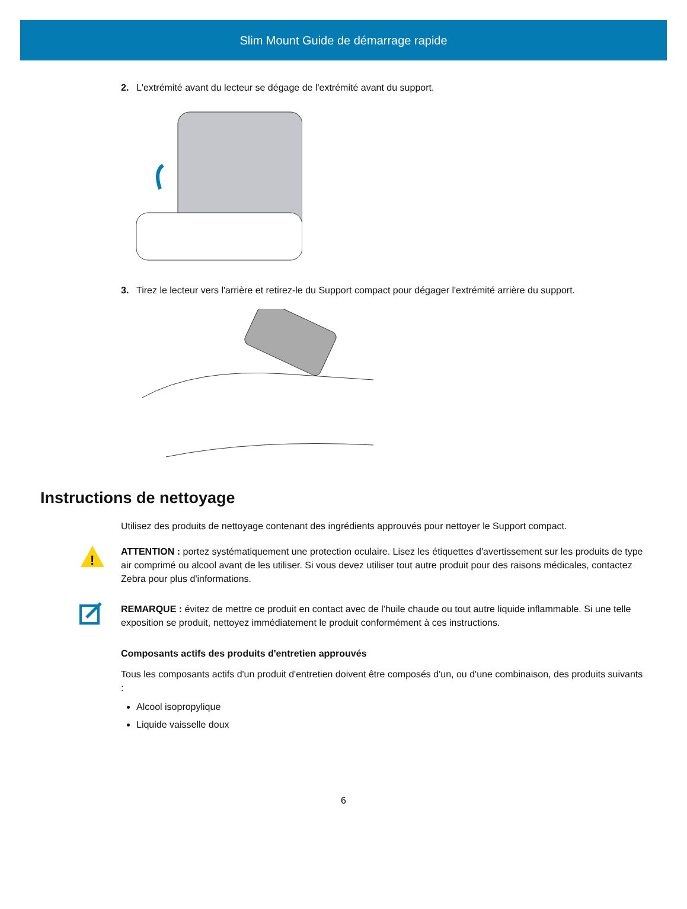Slim Mount Guide de démarrage rapide
2. L'extrémité avant du lecteur se dégage de l'extrémité avant du support.
3. Tirez le lecteur vers l'arrière et retirez-le du Support compact pour dégager l'extrémité arrière du support.
Instructions de nettoyage
Utilisez des produits de nettoyage contenant des ingrédients approuvés pour nettoyer le Support compact.
!
ATTENTION : portez systématiquement une protection oculaire. Lisez les étiquettes d'avertissement sur les produits de type air comprimé ou alcool avant de les utiliser. Si vous devez utiliser tout autre produit pour des raisons médicales, contactez Zebra pour plus d'informations.
REMARQUE : évitez de mettre ce produit en contact avec de l'huile chaude ou tout autre liquide inflammable. Si une telle exposition se produit, nettoyez immédiatement le produit conformément à ces instructions.
Composants actifs des produits d'entretien approuvés
Tous les composants actifs d'un produit d'entretien doivent être composés d'un, ou d'une combinaison, des produits suivants :
Alcool isopropylique
Liquide vaisselle doux
6